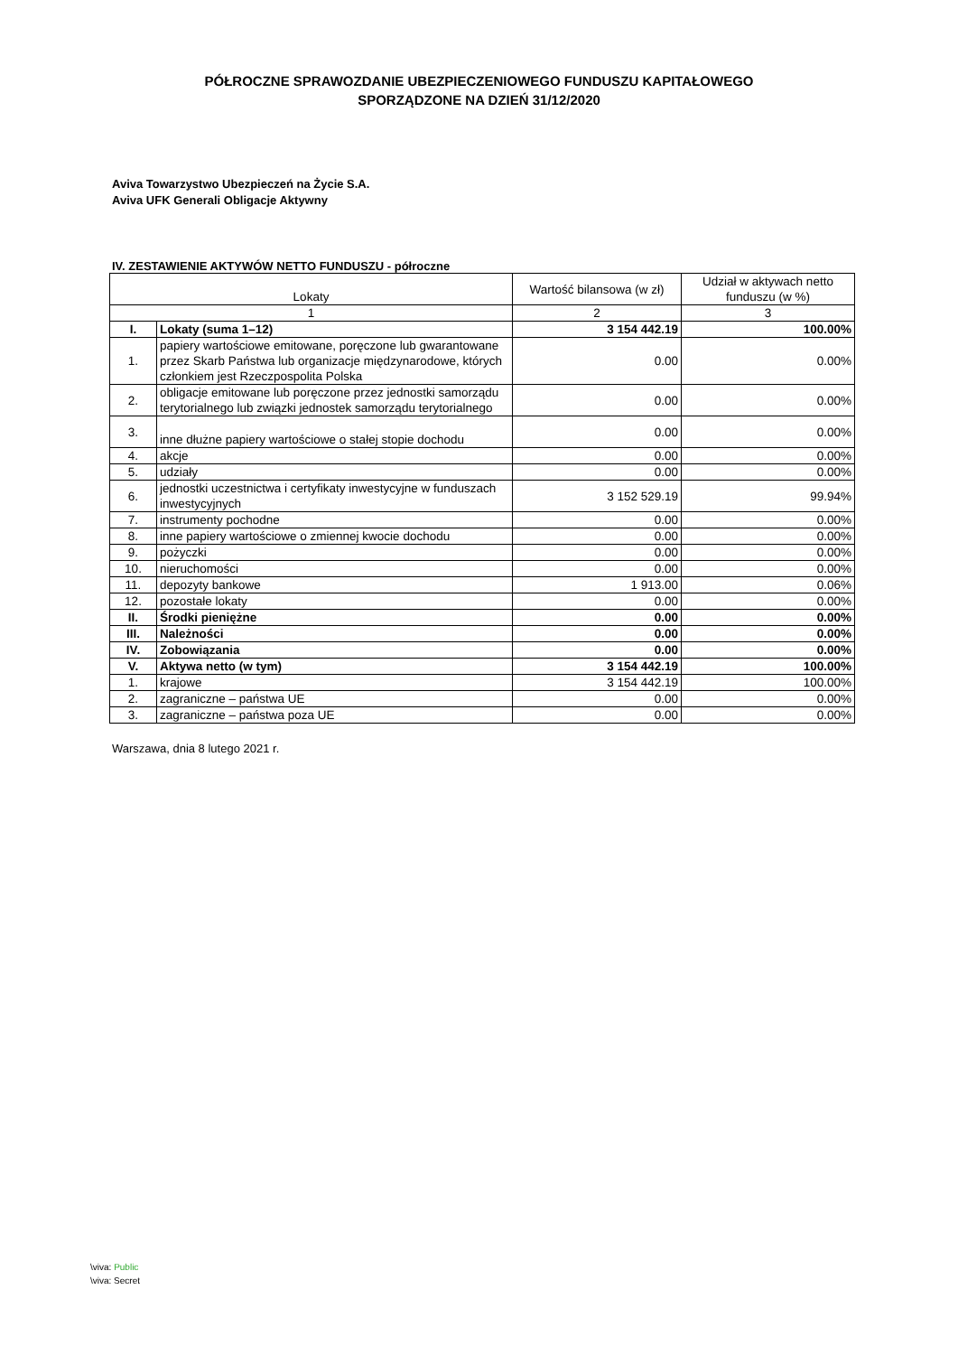PÓŁROCZNE SPRAWOZDANIE UBEZPIECZENIOWEGO FUNDUSZU KAPITAŁOWEGO
SPORZĄDZONE NA DZIEŃ 31/12/2020
Aviva Towarzystwo Ubezpieczeń na Życie S.A.
Aviva UFK Generali Obligacje Aktywny
IV. ZESTAWIENIE AKTYWÓW NETTO FUNDUSZU - półroczne
| Lokaty | | Wartość bilansowa (w zł) | Udział w aktywach netto funduszu (w %) |
| --- | --- | --- | --- |
| 1 | | 2 | 3 |
| I. | Lokaty (suma 1–12) | 3 154 442.19 | 100.00% |
| 1. | papiery wartościowe emitowane, poręczone lub gwarantowane przez Skarb Państwa lub organizacje międzynarodowe, których członkiem jest Rzeczpospolita Polska | 0.00 | 0.00% |
| 2. | obligacje emitowane lub poręczone przez jednostki samorządu terytorialnego lub związki jednostek samorządu terytorialnego | 0.00 | 0.00% |
| 3. | inne dłużne papiery wartościowe o stałej stopie dochodu | 0.00 | 0.00% |
| 4. | akcje | 0.00 | 0.00% |
| 5. | udziały | 0.00 | 0.00% |
| 6. | jednostki uczestnictwa i certyfikaty inwestycyjne w funduszach inwestycyjnych | 3 152 529.19 | 99.94% |
| 7. | instrumenty pochodne | 0.00 | 0.00% |
| 8. | inne papiery wartościowe o zmiennej kwocie dochodu | 0.00 | 0.00% |
| 9. | pożyczki | 0.00 | 0.00% |
| 10. | nieruchomości | 0.00 | 0.00% |
| 11. | depozyty bankowe | 1 913.00 | 0.06% |
| 12. | pozostałe lokaty | 0.00 | 0.00% |
| II. | Środki pieniężne | 0.00 | 0.00% |
| III. | Należności | 0.00 | 0.00% |
| IV. | Zobowiązania | 0.00 | 0.00% |
| V. | Aktywa netto (w tym) | 3 154 442.19 | 100.00% |
| 1. | krajowe | 3 154 442.19 | 100.00% |
| 2. | zagraniczne – państwa UE | 0.00 | 0.00% |
| 3. | zagraniczne – państwa poza UE | 0.00 | 0.00% |
Warszawa, dnia 8 lutego 2021 r.
\viva: Public
\viva: Secret